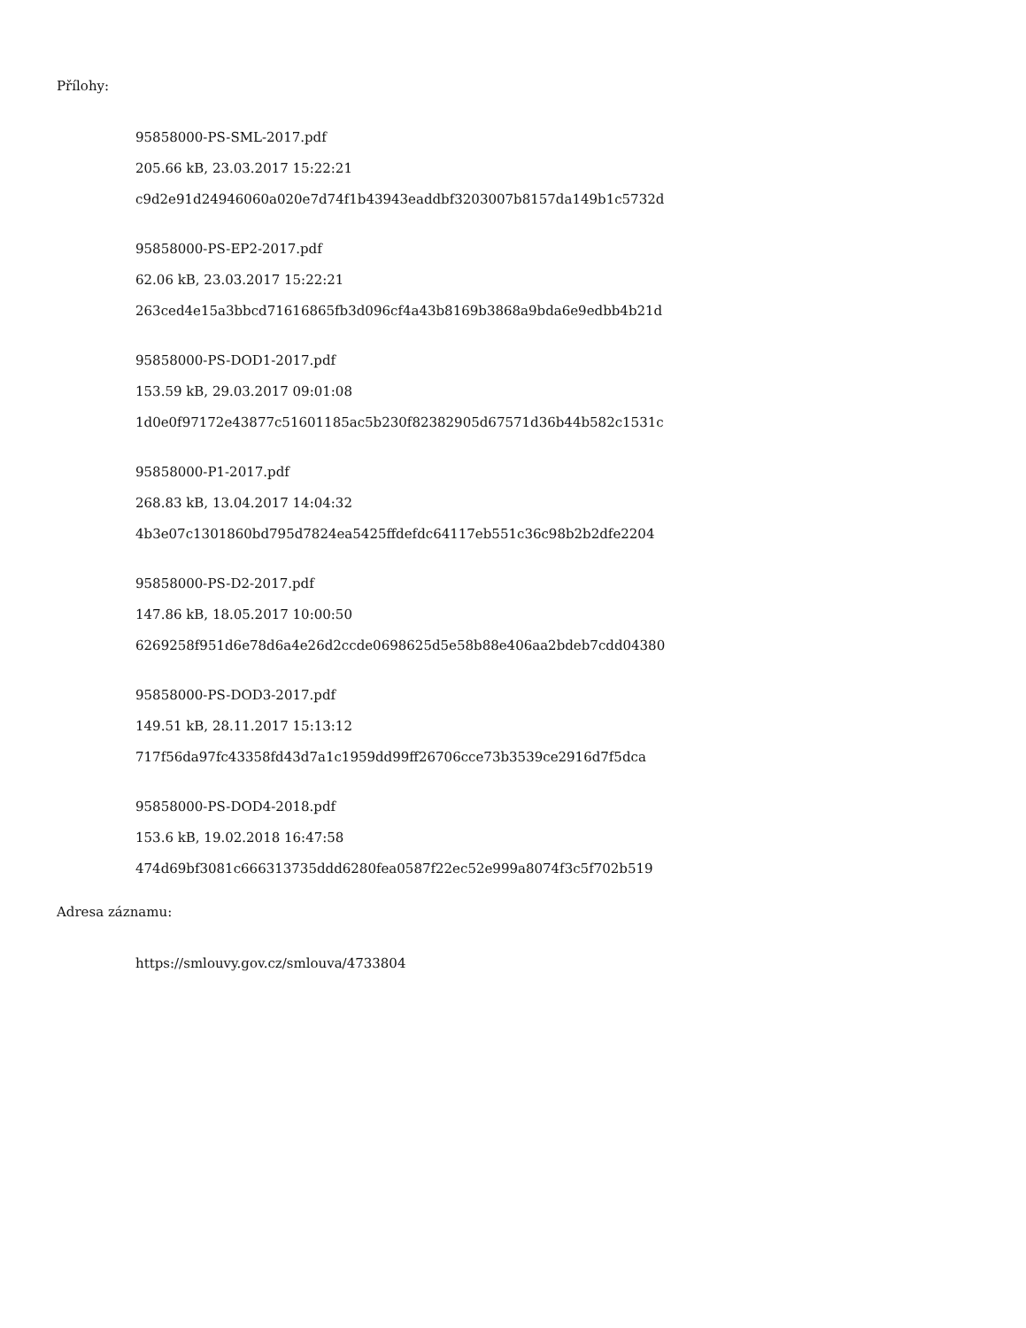Přílohy:
95858000-PS-SML-2017.pdf
205.66 kB, 23.03.2017 15:22:21
c9d2e91d24946060a020e7d74f1b43943eaddbf3203007b8157da149b1c5732d
95858000-PS-EP2-2017.pdf
62.06 kB, 23.03.2017 15:22:21
263ced4e15a3bbcd71616865fb3d096cf4a43b8169b3868a9bda6e9edbb4b21d
95858000-PS-DOD1-2017.pdf
153.59 kB, 29.03.2017 09:01:08
1d0e0f97172e43877c51601185ac5b230f82382905d67571d36b44b582c1531c
95858000-P1-2017.pdf
268.83 kB, 13.04.2017 14:04:32
4b3e07c1301860bd795d7824ea5425ffdefdc64117eb551c36c98b2b2dfe2204
95858000-PS-D2-2017.pdf
147.86 kB, 18.05.2017 10:00:50
6269258f951d6e78d6a4e26d2ccde0698625d5e58b88e406aa2bdeb7cdd04380
95858000-PS-DOD3-2017.pdf
149.51 kB, 28.11.2017 15:13:12
717f56da97fc43358fd43d7a1c1959dd99ff26706cce73b3539ce2916d7f5dca
95858000-PS-DOD4-2018.pdf
153.6 kB, 19.02.2018 16:47:58
474d69bf3081c666313735ddd6280fea0587f22ec52e999a8074f3c5f702b519
Adresa záznamu:
https://smlouvy.gov.cz/smlouva/4733804